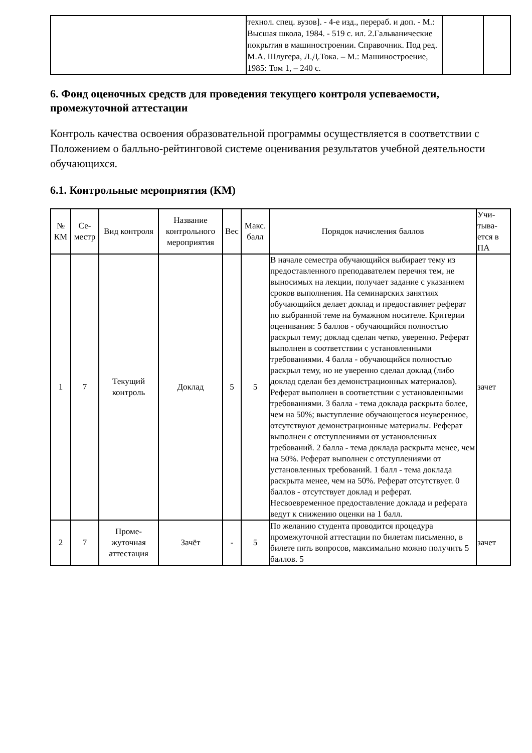| | технол. спец. вузов]. - 4-е изд., перераб. и доп. - М.: Высшая школа, 1984. - 519 с. ил. 2.Гальванические покрытия в машиностроении. Справочник. Под ред. М.А. Шлугера, Л.Д.Тока. – М.: Машиностроение, 1985: Том 1, – 240 с. | | |
6. Фонд оценочных средств для проведения текущего контроля успеваемости, промежуточной аттестации
Контроль качества освоения образовательной программы осуществляется в соответствии с Положением о балльно-рейтинговой системе оценивания результатов учебной деятельности обучающихся.
6.1. Контрольные мероприятия (КМ)
| № КМ | Се-местр | Вид контроля | Название контрольного мероприятия | Вес | Макс. балл | Порядок начисления баллов | Учи-тыва-ется в ПА |
| --- | --- | --- | --- | --- | --- | --- | --- |
| 1 | 7 | Текущий контроль | Доклад | 5 | 5 | В начале семестра обучающийся выбирает тему из предоставленного преподавателем перечня тем, не выносимых на лекции, получает задание с указанием сроков выполнения. На семинарских занятиях обучающийся делает доклад и предоставляет реферат по выбранной теме на бумажном носителе. Критерии оценивания: 5 баллов - обучающийся полностью раскрыл тему; доклад сделан четко, уверенно. Реферат выполнен в соответствии с установленными требованиями. 4 балла - обучающийся полностью раскрыл тему, но не уверенно сделал доклад (либо доклад сделан без демонстрационных материалов). Реферат выполнен в соответствии с установленными требованиями. 3 балла - тема доклада раскрыта более, чем на 50%; выступление обучающегося неуверенное, отсутствуют демонстрационные материалы. Реферат выполнен с отступлениями от установленных требований. 2 балла - тема доклада раскрыта менее, чем на 50%. Реферат выполнен с отступлениями от установленных требований. 1 балл - тема доклада раскрыта менее, чем на 50%. Реферат отсутствует. 0 баллов - отсутствует доклад и реферат. Несвоевременное предоставление доклада и реферата ведут к снижению оценки на 1 балл. | зачет |
| 2 | 7 | Проме-жуточная аттестация | Зачёт | - | 5 | По желанию студента проводится процедура промежуточной аттестации по билетам письменно, в билете пять вопросов, максимально можно получить 5 баллов. 5 | зачет |